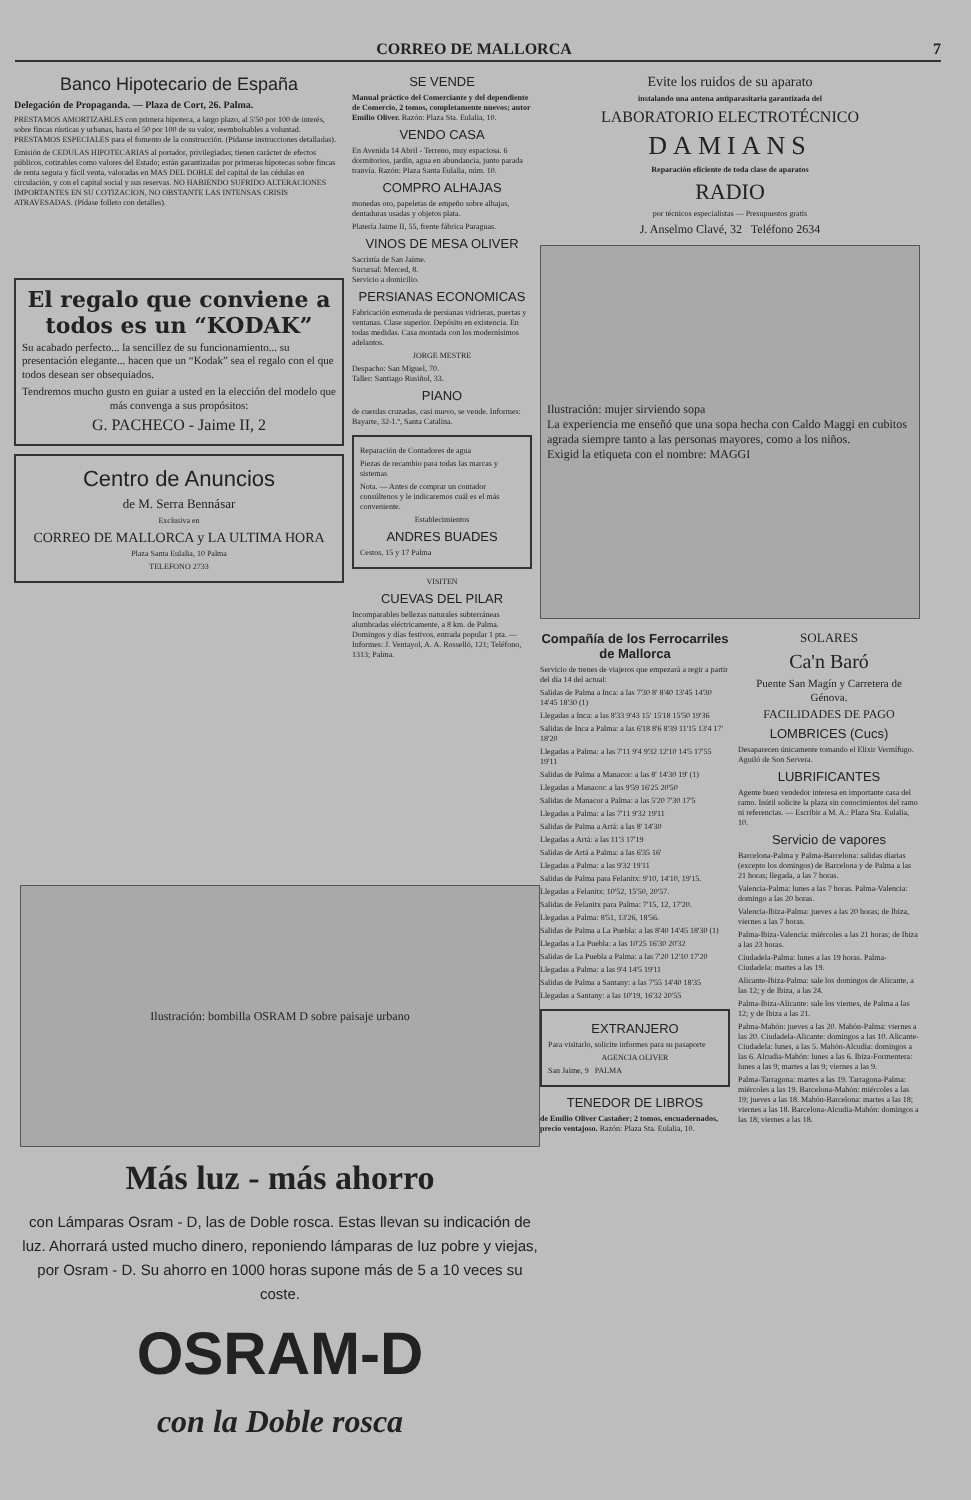CORREO DE MALLORCA 7
Banco Hipotecario de España
Delegación de Propaganda. — Plaza de Cort, 26. Palma.
PRESTAMOS AMORTIZABLES con primera hipoteca, a largo plazo, al 5'50 por 100 de interés, sobre fincas rústicas y urbanas, hasta el 50 por 100 de su valor, reembolsables a voluntad. PRESTAMOS ESPECIALES para el fomento de la construcción. (Pídanse instrucciones detalladas).
Emisión de CEDULAS HIPOTECARIAS al portador, privilegiadas; tienen carácter de efectos públicos, cotizables como valores del Estado; están garantizadas por primeras hipotecas sobre fincas de renta segura y fácil venta, valoradas en MAS DEL DOBLE del capital de las cédulas en circulación, y con el capital social y sus reservas. NO HABIENDO SUFRIDO ALTERACIONES IMPORTANTES EN SU COTIZACION, NO OBSTANTE LAS INTENSAS CRISIS ATRAVESADAS. (Pídase folleto con detalles).
El regalo que conviene a todos es un “KODAK”
Su acabado perfecto... la sencillez de su funcionamiento... su presentación elegante... hacen que un “Kodak” sea el regalo con el que todos desean ser obsequiados.
Tendremos mucho gusto en guiar a usted en la elección del modelo que más convenga a sus propósitos:
G. PACHECO - Jaime II, 2
Centro de Anuncios
de M. Serra Bennásar
Exclusiva en
CORREO DE MALLORCA y LA ULTIMA HORA
Plaza Santa Eulalia, 10 Palma
TELEFONO 2733
SE VENDE
Manual práctico del Comerciante y del dependiente de Comercio, 2 tomos, completamente nuevos; autor Emilio Oliver. Razón: Plaza Sta. Eulalia, 10.
VENDO CASA
En Avenida 14 Abril - Terreno, muy espaciosa. 6 dormitorios, jardín, agua en abundancia, junto parada tranvía. Razón: Plaza Santa Eulalia, núm. 10.
COMPRO ALHAJAS
monedas oro, papeletas de empeño sobre alhajas, dentaduras usadas y objetos plata.
Platería Jaime II, 55, frente fábrica Paraguas.
VINOS DE MESA OLIVER
Sacristía de San Jaime.
Sucursal: Merced, 8.
Servicio a domicilio.
PERSIANAS ECONOMICAS
Fabricación esmerada de persianas vidrieras, puertas y ventanas. Clase superior. Depósito en existencia. En todas medidas. Casa montada con los modernísimos adelantos.
JORGE MESTRE
Despacho: San Miguel, 70.
Taller: Santiago Rusiñol, 33.
PIANO
de cuerdas cruzadas, casi nuevo, se vende. Informes: Bayarte, 32-1.º, Santa Catalina.
Reparación de Contadores de agua
Piezas de recambio para todas las marcas y sistemas
Nota. — Antes de comprar un contador consúltenos y le indicaremos cuál es el más conveniente.
Establecimientos
ANDRES BUADES
Cestos, 15 y 17 Palma
VISITEN
CUEVAS DEL PILAR
Incomparables bellezas naturales subterráneas alumbradas eléctricamente, a 8 km. de Palma. Domingos y días festivos, entrada popular 1 pta. — Informes: J. Ventayol, A. A. Rosselló, 121; Teléfono, 1313; Palma.
Evite los ruidos de su aparato
instalando una antena antiparasitaria garantizada del
LABORATORIO ELECTROTÉCNICO
DAMIANS
Reparación eficiente de toda clase de aparatos
RADIO
por técnicos especialistas — Presupuestos gratis
J. Anselmo Clavé, 32 Teléfono 2634
Ilustración: mujer sirviendo sopa
La experiencia me enseñó que una sopa hecha con Caldo Maggi en cubitos agrada siempre tanto a las personas mayores, como a los niños.
Exigid la etiqueta con el nombre: MAGGI
Compañía de los Ferrocarriles de Mallorca
Servicio de trenes de viajeros que empezará a regir a partir del día 14 del actual:
Salidas de Palma a Inca: a las 7'30 8' 8'40 13'45 14'30 14'45 18'30 (1)
Llegadas a Inca: a las 8'33 9'43 15' 15'18 15'50 19'36
Salidas de Inca a Palma: a las 6'18 8'6 8'39 11'15 13'4 17' 18'20
Llegadas a Palma: a las 7'11 9'4 9'32 12'10 14'5 17'55 19'11
Salidas de Palma a Manacor: a las 8' 14'30 19' (1)
Llegadas a Manacor: a las 9'59 16'25 20'50
Salidas de Manacor a Palma: a las 5'20 7'30 17'5
Llegadas a Palma: a las 7'11 9'32 19'11
Salidas de Palma a Artá: a las 8' 14'30
Llegadas a Artá: a las 11'3 17'19
Salidas de Artá a Palma: a las 6'35 16'
Llegadas a Palma: a las 9'32 19'11
Salidas de Palma para Felanitx: 9'10, 14'10, 19'15.
Llegadas a Felanitx: 10'52, 15'50, 20'57.
Salidas de Felanitx para Palma: 7'15, 12, 17'20.
Llegadas a Palma: 8'51, 13'26, 18'56.
Salidas de Palma a La Puebla: a las 8'40 14'45 18'30 (1)
Llegadas a La Puebla: a las 10'25 16'30 20'32
Salidas de La Puebla a Palma: a las 7'20 12'10 17'20
Llegadas a Palma: a las 9'4 14'5 19'11
Salidas de Palma a Santany: a las 7'55 14'40 18'35
Llegadas a Santany: a las 10'19, 16'32 20'55
EXTRANJERO
Para visitarlo, solicite informes para su pasaporte
AGENCIA OLIVER
San Jaime, 9 PALMA
TENEDOR DE LIBROS
de Emilio Oliver Castañer; 2 tomos, encuadernados, precio ventajoso. Razón: Plaza Sta. Eulalia, 10.
SOLARES
Ca'n Baró
Puente San Magín y Carretera de Génova.
FACILIDADES DE PAGO
LOMBRICES (Cucs)
Desaparecen únicamente tomando el Elixir Vermífugo. Aguiló de Son Servera.
LUBRIFICANTES
Agente buen vendedor interesa en importante casa del ramo. Inútil solicite la plaza sin conocimientos del ramo ni referencias. — Escribir a M. A.: Plaza Sta. Eulalia, 10.
Servicio de vapores
Barcelona-Palma y Palma-Barcelona: salidas diarias (excepto los domingos) de Barcelona y de Palma a las 21 horas; llegada, a las 7 horas.
Valencia-Palma: lunes a las 7 horas. Palma-Valencia: domingo a las 20 horas.
Valencia-Ibiza-Palma: jueves a las 20 horas; de Ibiza, viernes a las 7 horas.
Palma-Ibiza-Valencia: miércoles a las 21 horas; de Ibiza a las 23 horas.
Ciudadela-Palma: lunes a las 19 horas. Palma-Ciudadela: martes a las 19.
Alicante-Ibiza-Palma: sale los domingos de Alicante, a las 12; y de Ibiza, a las 24.
Palma-Ibiza-Alicante: sale los viernes, de Palma a las 12; y de Ibiza a las 21.
Palma-Mahón: jueves a las 20. Mahón-Palma: viernes a las 20. Ciudadela-Alicante: domingos a las 10. Alicante-Ciudadela: lunes, a las 5. Mahón-Alcudia: domingos a las 6. Alcudia-Mahón: lunes a las 6. Ibiza-Formentera: lunes a las 9; martes a las 9; viernes a las 9.
Palma-Tarragona: martes a las 19. Tarragona-Palma: miércoles a las 19. Barcelona-Mahón: miércoles a las 19; jueves a las 18. Mahón-Barcelona: martes a las 18; viernes a las 18. Barcelona-Alcudia-Mahón: domingos a las 18; viernes a las 18.
Ilustración: bombilla OSRAM D sobre paisaje urbano
Más luz - más ahorro
con Lámparas Osram - D, las de Doble rosca. Estas llevan su indicación de luz. Ahorrará usted mucho dinero, reponiendo lámparas de luz pobre y viejas, por Osram - D. Su ahorro en 1000 horas supone más de 5 a 10 veces su coste.
OSRAM-D
con la Doble rosca